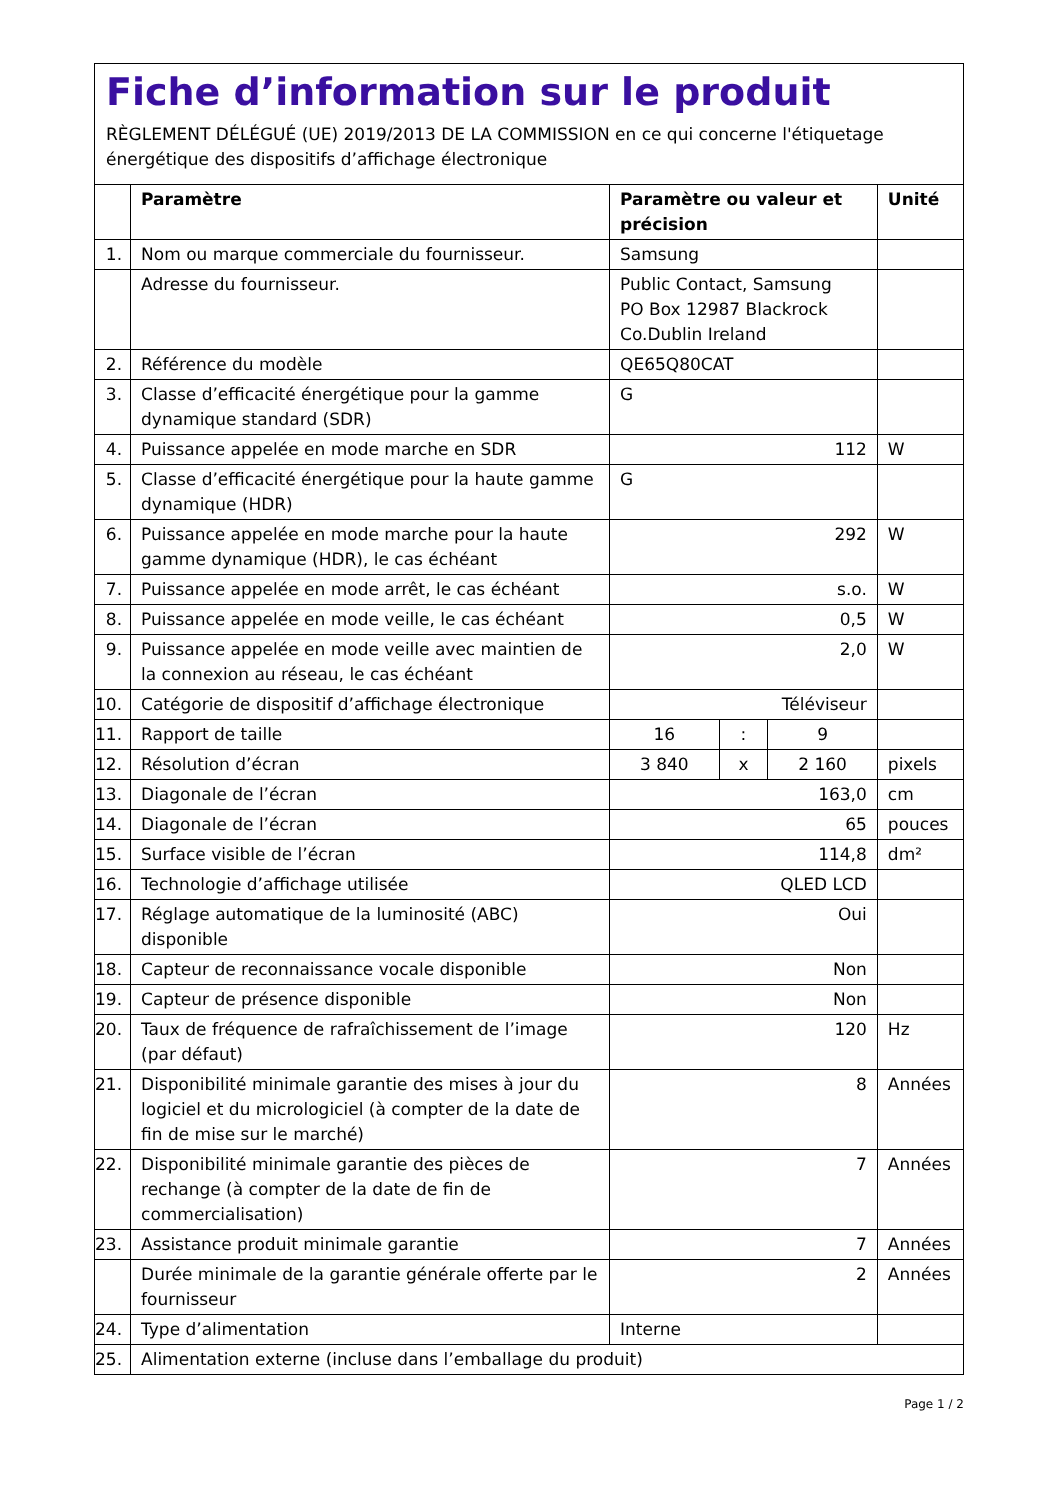Fiche d’information sur le produit
RÈGLEMENT DÉLÉGUÉ (UE) 2019/2013 DE LA COMMISSION en ce qui concerne l'étiquetage énergétique des dispositifs d’affichage électronique
| | Paramètre | Paramètre ou valeur et précision | | | Unité |
| --- | --- | --- | --- | --- | --- |
| 1. | Nom ou marque commerciale du fournisseur. | Samsung | | | |
| | Adresse du fournisseur. | Public Contact, Samsung PO Box 12987 Blackrock Co.Dublin Ireland | | | |
| 2. | Référence du modèle | QE65Q80CAT | | | |
| 3. | Classe d’efficacité énergétique pour la gamme dynamique standard (SDR) | G | | | |
| 4. | Puissance appelée en mode marche en SDR | 112 | | | W |
| 5. | Classe d’efficacité énergétique pour la haute gamme dynamique (HDR) | G | | | |
| 6. | Puissance appelée en mode marche pour la haute gamme dynamique (HDR), le cas échéant | 292 | | | W |
| 7. | Puissance appelée en mode arrêt, le cas échéant | s.o. | | | W |
| 8. | Puissance appelée en mode veille, le cas échéant | 0,5 | | | W |
| 9. | Puissance appelée en mode veille avec maintien de la connexion au réseau, le cas échéant | 2,0 | | | W |
| 10. | Catégorie de dispositif d’affichage électronique | Téléviseur | | | |
| 11. | Rapport de taille | 16 | : | 9 | |
| 12. | Résolution d’écran | 3 840 | x | 2 160 | pixels |
| 13. | Diagonale de l’écran | 163,0 | | | cm |
| 14. | Diagonale de l’écran | 65 | | | pouces |
| 15. | Surface visible de l’écran | 114,8 | | | dm² |
| 16. | Technologie d’affichage utilisée | QLED LCD | | | |
| 17. | Réglage automatique de la luminosité (ABC) disponible | Oui | | | |
| 18. | Capteur de reconnaissance vocale disponible | Non | | | |
| 19. | Capteur de présence disponible | Non | | | |
| 20. | Taux de fréquence de rafraîchissement de l’image (par défaut) | 120 | | | Hz |
| 21. | Disponibilité minimale garantie des mises à jour du logiciel et du micrologiciel (à compter de la date de fin de mise sur le marché) | 8 | | | Années |
| 22. | Disponibilité minimale garantie des pièces de rechange (à compter de la date de fin de commercialisation) | 7 | | | Années |
| 23. | Assistance produit minimale garantie | 7 | | | Années |
| | Durée minimale de la garantie générale offerte par le fournisseur | 2 | | | Années |
| 24. | Type d’alimentation | Interne | | | |
| 25. | Alimentation externe (incluse dans l’emballage du produit) | | | | |
Page 1 / 2